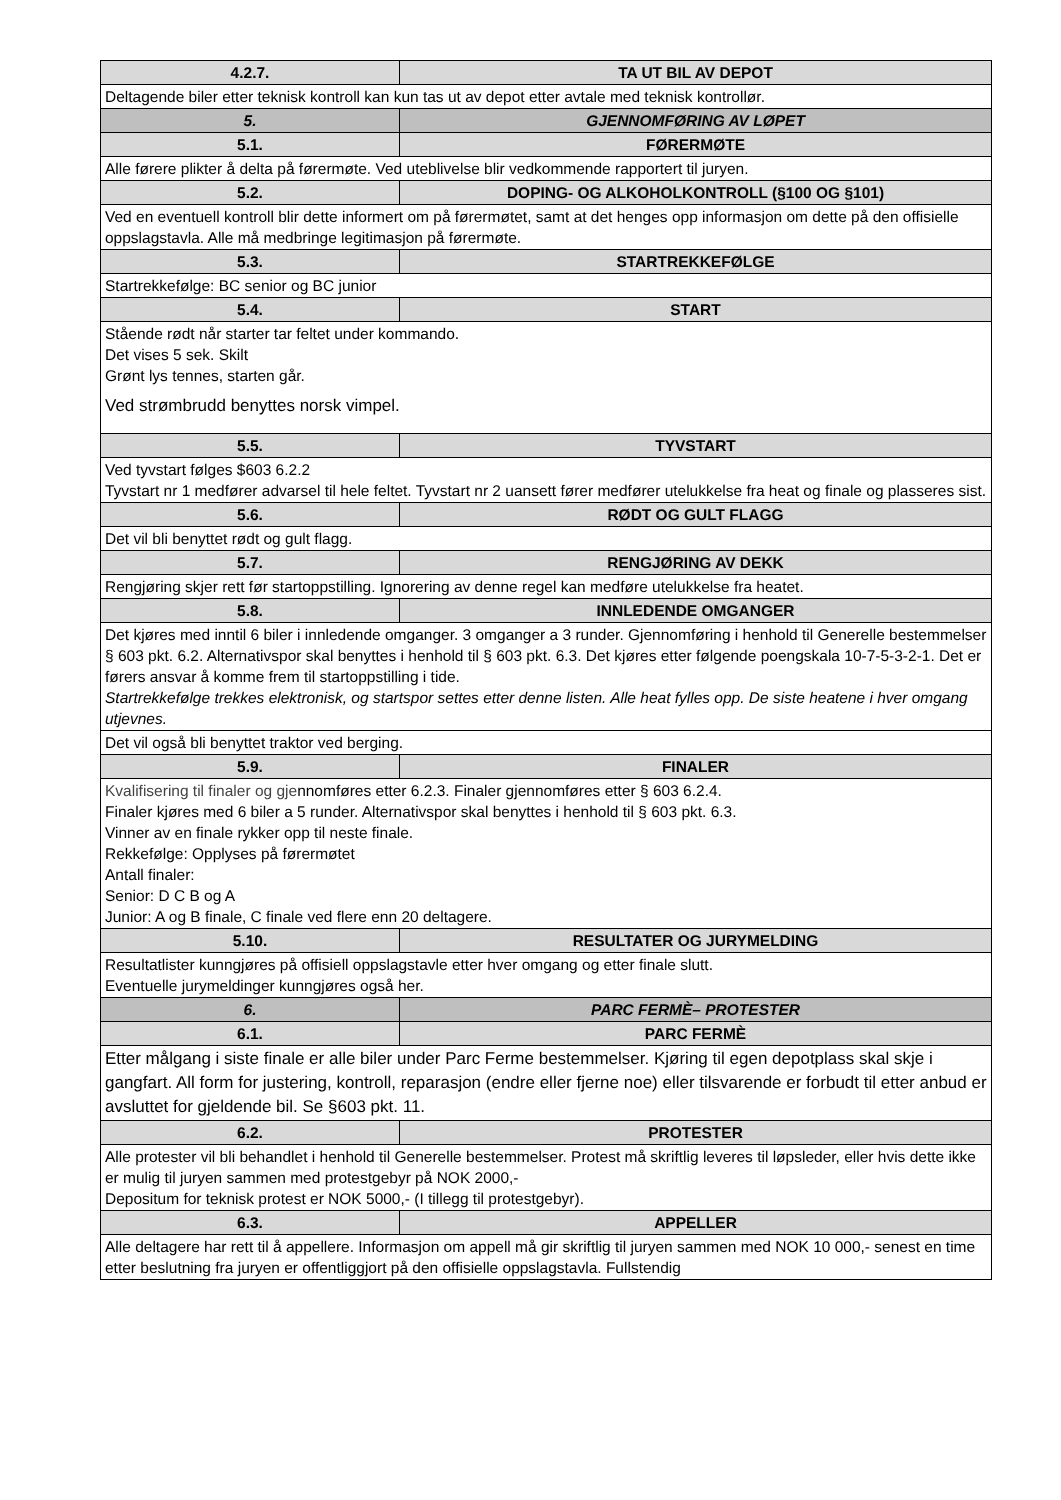| 4.2.7. | TA UT BIL AV DEPOT |
| --- | --- |
| Deltagende biler etter teknisk kontroll kan kun tas ut av depot etter avtale med teknisk kontrollør. | |
| 5. | GJENNOMFØRING AV LØPET |
| 5.1. | FØRERMØTE |
| Alle førere plikter å delta på førermøte. Ved uteblivelse blir vedkommende rapportert til juryen. | |
| 5.2. | DOPING- OG ALKOHOLKONTROLL (§100 OG §101) |
| Ved en eventuell kontroll blir dette informert om på førermøtet, samt at det henges opp informasjon om dette på den offisielle oppslagstavla. Alle må medbringe legitimasjon på førermøte. | |
| 5.3. | STARTREKKEFØLGE |
| Startrekkefølge: BC senior og BC junior | |
| 5.4. | START |
| Stående rødt når starter tar feltet under kommando. Det vises 5 sek. Skilt Grønt lys tennes, starten går. Ved strømbrudd benyttes norsk vimpel. | |
| 5.5. | TYVSTART |
| Ved tyvstart følges $603 6.2.2 Tyvstart nr 1 medfører advarsel til hele feltet. Tyvstart nr 2 uansett fører medfører utelukkelse fra heat og finale og plasseres sist. | |
| 5.6. | RØDT OG GULT FLAGG |
| Det vil bli benyttet rødt og gult flagg. | |
| 5.7. | RENGJØRING AV DEKK |
| Rengjøring skjer rett før startoppstilling. Ignorering av denne regel kan medføre utelukkelse fra heatet. | |
| 5.8. | INNLEDENDE OMGANGER |
| Det kjøres med inntil 6 biler i innledende omganger. 3 omganger a 3 runder. Gjennomføring i henhold til Generelle bestemmelser § 603 pkt. 6.2. Alternativspor skal benyttes i henhold til § 603 pkt. 6.3. Det kjøres etter følgende poengskala 10-7-5-3-2-1. Det er førers ansvar å komme frem til startoppstilling i tide. Startrekkefølge trekkes elektronisk, og startspor settes etter denne listen. Alle heat fylles opp. De siste heatene i hver omgang utjevnes. | |
| Det vil også bli benyttet traktor ved berging. | |
| 5.9. | FINALER |
| Kvalifisering til finaler og gje nnomføres etter 6.2.3. Finaler gjennomføres etter § 603 6.2.4. Finaler kjøres med 6 biler a 5 runder. Alternativspor skal benyttes i henhold til § 603 pkt. 6.3. Vinner av en finale rykker opp til neste finale. Rekkefølge: Opplyses på førermøtet Antall finaler: Senior: D C B og A Junior: A og B finale, C finale ved flere enn 20 deltagere. | |
| 5.10. | RESULTATER OG JURYMELDING |
| Resultatlister kunngjøres på offisiell oppslagstavle etter hver omgang og etter finale slutt. Eventuelle jurymeldinger kunngjøres også her. | |
| 6. | PARC FERMÈ– PROTESTER |
| 6.1. | PARC FERMÈ |
| Etter målgang i siste finale er alle biler under Parc Ferme bestemmelser. Kjøring til egen depotplass skal skje i gangfart. All form for justering, kontroll, reparasjon (endre eller fjerne noe) eller tilsvarende er forbudt til etter anbud er avsluttet for gjeldende bil. Se §603 pkt. 11. | |
| 6.2. | PROTESTER |
| Alle protester vil bli behandlet i henhold til Generelle bestemmelser. Protest må skriftlig leveres til løpsleder, eller hvis dette ikke er mulig til juryen sammen med protestgebyr på NOK 2000,- Depositum for teknisk protest er NOK 5000,- (I tillegg til protestgebyr). | |
| 6.3. | APPELLER |
| Alle deltagere har rett til å appellere. Informasjon om appell må gir skriftlig til juryen sammen med NOK 10 000,- senest en time etter beslutning fra juryen er offentliggjort på den offisielle oppslagstavla. Fullstendig | |